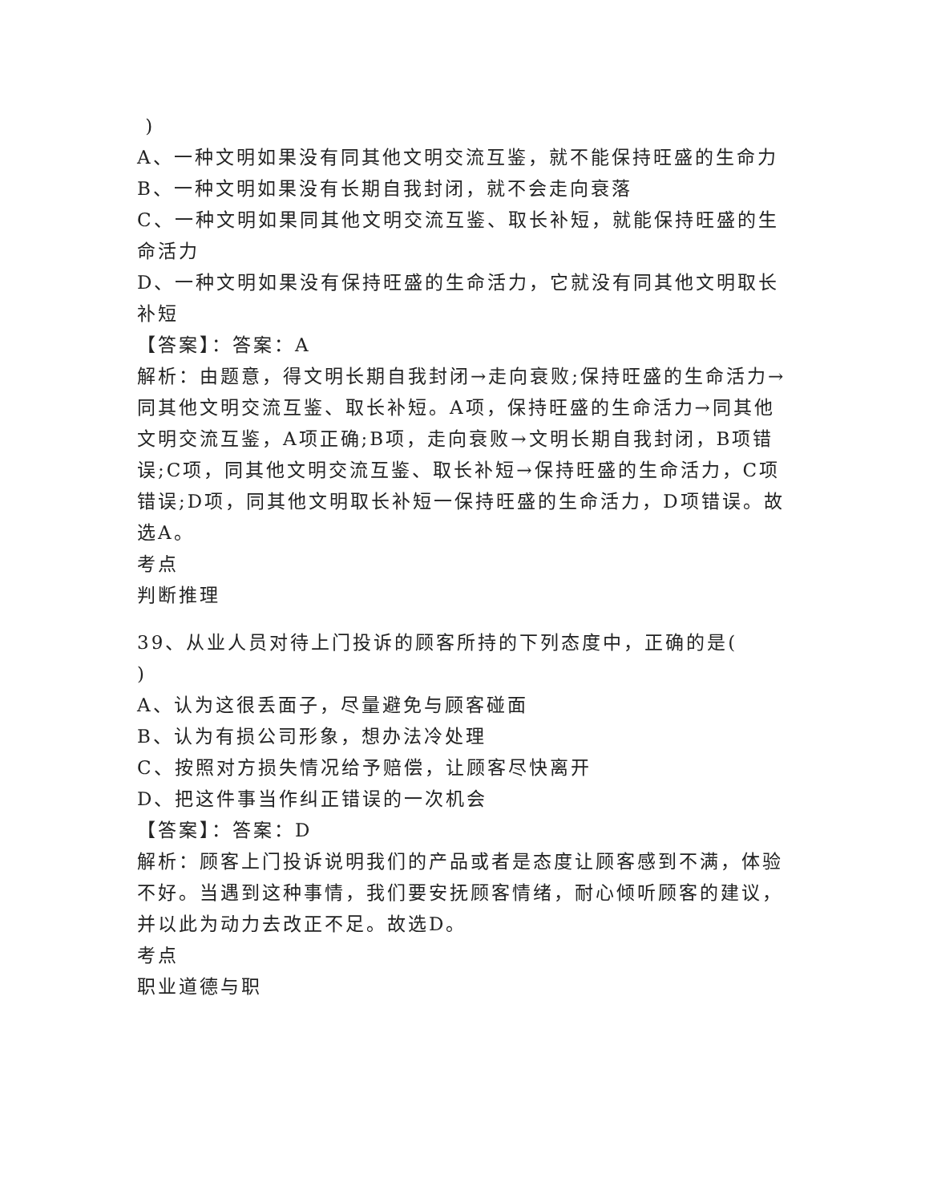)
A、一种文明如果没有同其他文明交流互鉴，就不能保持旺盛的生命力
B、一种文明如果没有长期自我封闭，就不会走向衰落
C、一种文明如果同其他文明交流互鉴、取长补短，就能保持旺盛的生命活力
D、一种文明如果没有保持旺盛的生命活力，它就没有同其他文明取长补短
【答案】：答案：A
解析：由题意，得文明长期自我封闭→走向衰败;保持旺盛的生命活力→同其他文明交流互鉴、取长补短。A项，保持旺盛的生命活力→同其他文明交流互鉴，A项正确;B项，走向衰败→文明长期自我封闭，B项错误;C项，同其他文明交流互鉴、取长补短→保持旺盛的生命活力，C项错误;D项，同其他文明取长补短一保持旺盛的生命活力，D项错误。故选A。
考点
判断推理
39、从业人员对待上门投诉的顾客所持的下列态度中，正确的是(
)
A、认为这很丢面子，尽量避免与顾客碰面
B、认为有损公司形象，想办法冷处理
C、按照对方损失情况给予赔偿，让顾客尽快离开
D、把这件事当作纠正错误的一次机会
【答案】：答案：D
解析：顾客上门投诉说明我们的产品或者是态度让顾客感到不满，体验不好。当遇到这种事情，我们要安抚顾客情绪，耐心倾听顾客的建议，并以此为动力去改正不足。故选D。
考点
职业道德与职